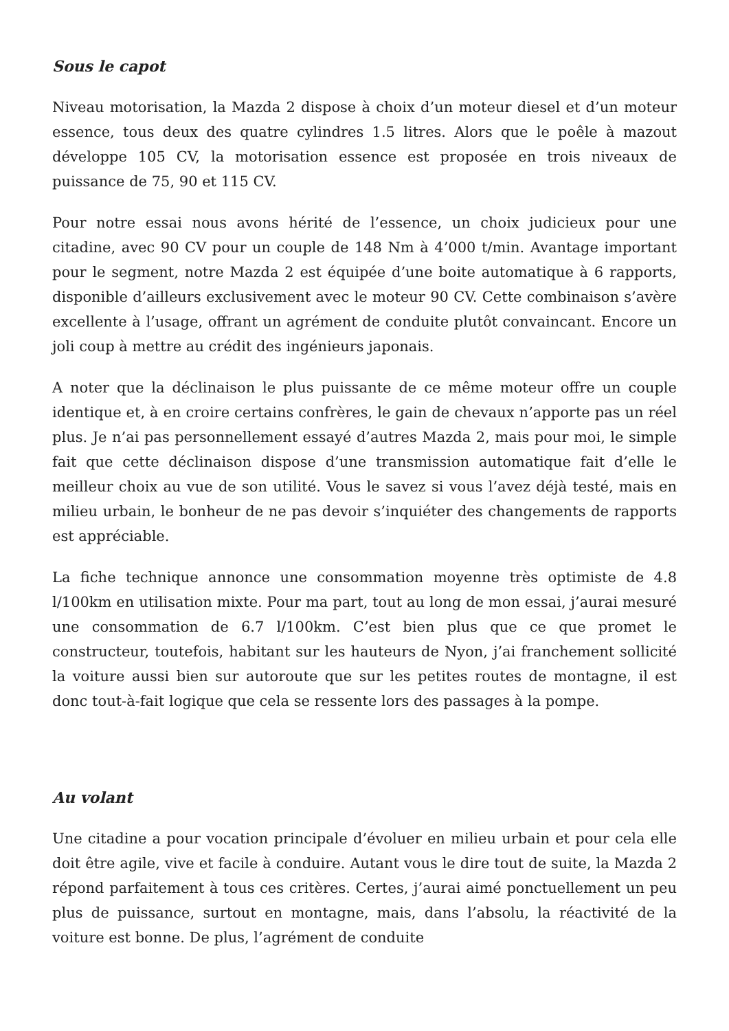Sous le capot
Niveau motorisation, la Mazda 2 dispose à choix d’un moteur diesel et d’un moteur essence, tous deux des quatre cylindres 1.5 litres. Alors que le poêle à mazout développe 105 CV, la motorisation essence est proposée en trois niveaux de puissance de 75, 90 et 115 CV.
Pour notre essai nous avons hérité de l’essence, un choix judicieux pour une citadine, avec 90 CV pour un couple de 148 Nm à 4’000 t/min. Avantage important pour le segment, notre Mazda 2 est équipée d’une boite automatique à 6 rapports, disponible d’ailleurs exclusivement avec le moteur 90 CV. Cette combinaison s’avère excellente à l’usage, offrant un agrément de conduite plutôt convaincant. Encore un joli coup à mettre au crédit des ingénieurs japonais.
A noter que la déclinaison le plus puissante de ce même moteur offre un couple identique et, à en croire certains confrères, le gain de chevaux n’apporte pas un réel plus. Je n’ai pas personnellement essayé d’autres Mazda 2, mais pour moi, le simple fait que cette déclinaison dispose d’une transmission automatique fait d’elle le meilleur choix au vue de son utilité. Vous le savez si vous l’avez déjà testé, mais en milieu urbain, le bonheur de ne pas devoir s’inquiéter des changements de rapports est appréciable.
La fiche technique annonce une consommation moyenne très optimiste de 4.8 l/100km en utilisation mixte. Pour ma part, tout au long de mon essai, j’aurai mesuré une consommation de 6.7 l/100km. C’est bien plus que ce que promet le constructeur, toutefois, habitant sur les hauteurs de Nyon, j’ai franchement sollicité la voiture aussi bien sur autoroute que sur les petites routes de montagne, il est donc tout-à-fait logique que cela se ressente lors des passages à la pompe.
Au volant
Une citadine a pour vocation principale d’évoluer en milieu urbain et pour cela elle doit être agile, vive et facile à conduire. Autant vous le dire tout de suite, la Mazda 2 répond parfaitement à tous ces critères. Certes, j’aurai aimé ponctuellement un peu plus de puissance, surtout en montagne, mais, dans l’absolu, la réactivité de la voiture est bonne. De plus, l’agrément de conduite